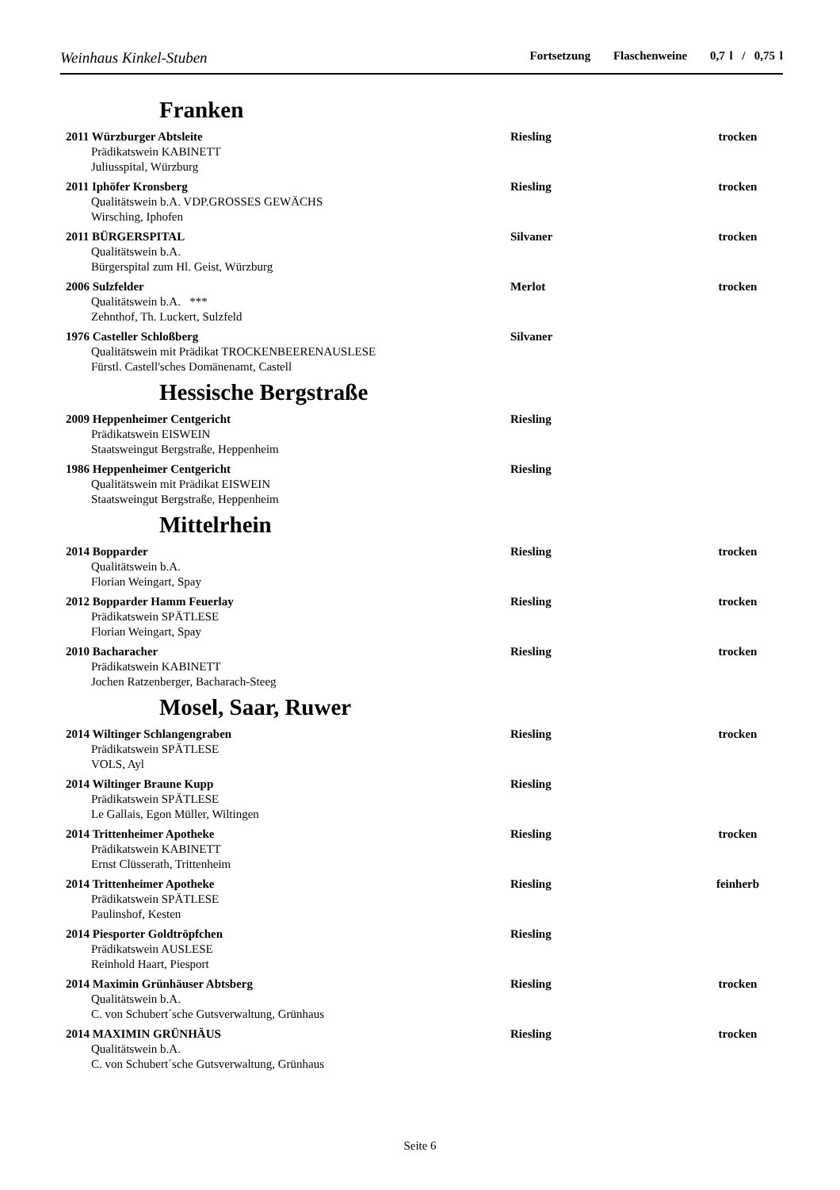Weinhaus Kinkel-Stuben Fortsetzung Flaschenweine 0,7 l / 0,75 l
Franken
2011 Würzburger Abtsleite Riesling trocken
Prädikatswein KABINETT
Juliusspital, Würzburg
2011 Iphöfer Kronsberg Riesling trocken
Qualitätswein b.A. VDP.GROSSES GEWÄCHS
Wirsching, Iphofen
2011 BÜRGERSPITAL Silvaner trocken
Qualitätswein b.A.
Bürgerspital zum Hl. Geist, Würzburg
2006 Sulzfelder Merlot trocken
Qualitätswein b.A. ***
Zehnthof, Th. Luckert, Sulzfeld
1976 Casteller Schloßberg Silvaner
Qualitätswein mit Prädikat TROCKENBEERENAUSLESE
Fürstl. Castell'sches Domänenamt, Castell
Hessische Bergstraße
2009 Heppenheimer Centgericht Riesling
Prädikatswein EISWEIN
Staatsweingut Bergstraße, Heppenheim
1986 Heppenheimer Centgericht Riesling
Qualitätswein mit Prädikat EISWEIN
Staatsweingut Bergstraße, Heppenheim
Mittelrhein
2014 Bopparder Riesling trocken
Qualitätswein b.A.
Florian Weingart, Spay
2012 Bopparder Hamm Feuerlay Riesling trocken
Prädikatswein SPÄTLESE
Florian Weingart, Spay
2010 Bacharacher Riesling trocken
Prädikatswein KABINETT
Jochen Ratzenberger, Bacharach-Steeg
Mosel, Saar, Ruwer
2014 Wiltinger Schlangengraben Riesling trocken
Prädikatswein SPÄTLESE
VOLS, Ayl
2014 Wiltinger Braune Kupp Riesling
Prädikatswein SPÄTLESE
Le Gallais, Egon Müller, Wiltingen
2014 Trittenheimer Apotheke Riesling trocken
Prädikatswein KABINETT
Ernst Clüsserath, Trittenheim
2014 Trittenheimer Apotheke Riesling feinherb
Prädikatswein SPÄTLESE
Paulinshof, Kesten
2014 Piesporter Goldtröpfchen Riesling
Prädikatswein AUSLESE
Reinhold Haart, Piesport
2014 Maximin Grünhäuser Abtsberg Riesling trocken
Qualitätswein b.A.
C. von Schubert´sche Gutsverwaltung, Grünhaus
2014 MAXIMIN GRÜNHÄUS Riesling trocken
Qualitätswein b.A.
C. von Schubert´sche Gutsverwaltung, Grünhaus
Seite 6